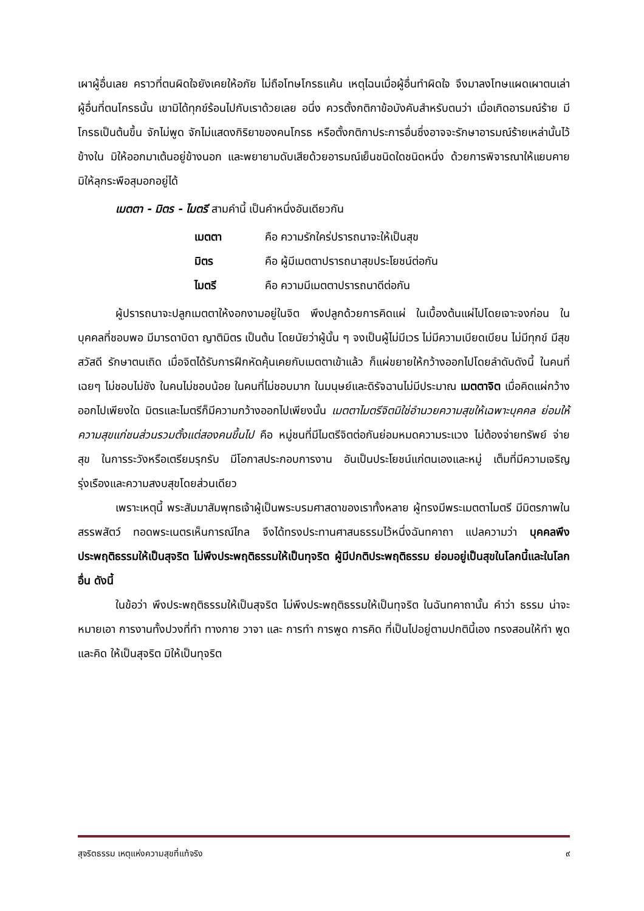เผาผู้อื่นเลย คราวที่ตนผิดใจยังเคยให้อภัย ไม่ถือโทษโกรธแค้น เหตุไฉนเมื่อผู้อื่นทำผิดใจ จึงมาลงโทษแผดเผาตนเล่า ผู้อื่นที่ตนโกรธนั้น เขามิได้ทุกข์ร้อนไปกับเราด้วยเลย อนึ่ง ควรตั้งกติกาข้อบังคับสำหรับตนว่า เมื่อเกิดอารมณ์ร้าย มีโกรธเป็นต้นขึ้น จักไม่พูด จักไม่แสดงกิริยาของคนโกรธ หรือตั้งกติกาประการอื่นซึ่งอาจจะรักษาอารมณ์ร้ายเหล่านั้นไว้ข้างใน มิให้ออกมาเต้นอยู่ข้างนอก และพยายามดับเสียด้วยอารมณ์เย็นชนิดใดชนิดหนึ่ง ด้วยการพิจารณาให้แยบคาย มิให้ลุกระพือสุมอกอยู่ได้
เมตตา - มิตร - ไมตรี สามคำนี้ เป็นคำหนึ่งอันเดียวกัน
เมตตา คือ ความรักใคร่ปรารถนาจะให้เป็นสุข
มิตร คือ ผู้มีเมตตาปรารถนาสุขประโยชน์ต่อกัน
ไมตรี คือ ความมีเมตตาปรารถนาดีต่อกัน
ผู้ปรารถนาจะปลูกเมตตาให้งอกงามอยู่ในจิต พึงปลูกด้วยการคิดแผ่ ในเบื้องต้นแผ่ไปโดยเจาะจงก่อน ในบุคคลที่ชอบพอ มีมารดาบิดา ญาติมิตร เป็นต้น โดยนัยว่าผู้นั้น ๆ จงเป็นผู้ไม่มีเวร ไม่มีความเบียดเบียน ไม่มีทุกข์ มีสุขสวัสดี รักษาตนเถิด เมื่อจิตได้รับการฝึกหัดคุ้นเคยกับเมตตาเข้าแล้ว ก็แผ่ขยายให้กว้างออกไปโดยลำดับดังนี้ ในคนที่เฉยๆ ไม่ชอบไม่ชัง ในคนไม่ชอบน้อย ในคนที่ไม่ชอบมาก ในมนุษย์และดิรัจฉานไม่มีประมาณ เมตตาจิต เมื่อคิดแผ่กว้างออกไปเพียงใด มิตรและไมตรีก็มีความกว้างออกไปเพียงนั้น เมตตาไมตรีจิตมิใช่อำนวยความสุขให้เฉพาะบุคคล ย่อมให้ความสุขแก่ชนส่วนรวมตั้งแต่สองคนขึ้นไป คือ หมู่ชนที่มีไมตรีจิตต่อกันย่อมหมดความระแวง ไม่ต้องจ่ายทรัพย์ จ่ายสุข ในการระวังหรือเตรียมรุกรับ มีโอกาสประกอบการงาน อันเป็นประโยชน์แก่ตนเองและหมู่ เต็มที่มีความเจริญรุ่งเรืองและความสงบสุขโดยส่วนเดียว
เพราะเหตุนี้ พระสัมมาสัมพุทธเจ้าผู้เป็นพระบรมศาสดาของเราทั้งหลาย ผู้ทรงมีพระเมตตาไมตรี มีมิตรภาพในสรรพสัตว์ ทอดพระเนตรเห็นการณ์ไกล จึงได้ทรงประทานศาสนธรรมไว้หนึ่งฉันทคาถา แปลความว่า บุคคลพึงประพฤติธรรมให้เป็นสุจริต ไม่พึงประพฤติธรรมให้เป็นทุจริต ผู้มีปกติประพฤติธรรม ย่อมอยู่เป็นสุขในโลกนี้และในโลกอื่น ดังนี้
ในข้อว่า พึงประพฤติธรรมให้เป็นสุจริต ไม่พึงประพฤติธรรมให้เป็นทุจริต ในฉันทคาถานั้น คำว่า ธรรม น่าจะหมายเอา การงานทั้งปวงที่ทำ ทางกาย วาจา และ การทำ การพูด การคิด ที่เป็นไปอยู่ตามปกตินี้เอง ทรงสอนให้ทำ พูด และคิด ให้เป็นสุจริต มิให้เป็นทุจริต
สุจริตธรรม เหตุแห่งความสุขที่แท้จริง ๙